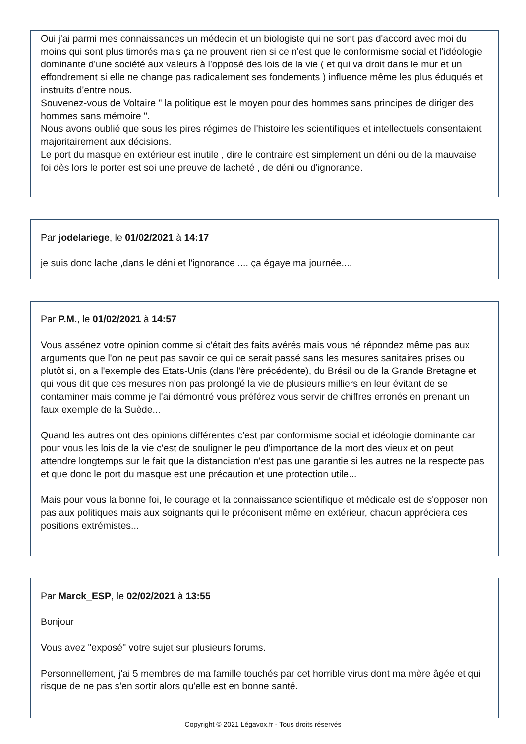Oui j'ai parmi mes connaissances un médecin et un biologiste qui ne sont pas d'accord avec moi du moins qui sont plus timorés mais ça ne prouvent rien si ce n'est que le conformisme social et l'idéologie dominante d'une société aux valeurs à l'opposé des lois de la vie ( et qui va droit dans le mur et un effondrement si elle ne change pas radicalement ses fondements ) influence même les plus éduqués et instruits d'entre nous.
Souvenez-vous de Voltaire " la politique est le moyen pour des hommes sans principes de diriger des hommes sans mémoire ".
Nous avons oublié que sous les pires régimes de l'histoire les scientifiques et intellectuels consentaient majoritairement aux décisions.
Le port du masque en extérieur est inutile , dire le contraire est simplement un déni ou de la mauvaise foi dès lors le porter est soi une preuve de lacheté , de déni ou d'ignorance.
Par jodelariege, le 01/02/2021 à 14:17
je suis donc lache ,dans le déni et l'ignorance .... ça égaye ma journée....
Par P.M., le 01/02/2021 à 14:57
Vous assénez votre opinion comme si c'était des faits avérés mais vous né répondez même pas aux arguments que l'on ne peut pas savoir ce qui ce serait passé sans les mesures sanitaires prises ou plutôt si, on a l'exemple des Etats-Unis (dans l'ère précédente), du Brésil ou de la Grande Bretagne et qui vous dit que ces mesures n'on pas prolongé la vie de plusieurs milliers en leur évitant de se contaminer mais comme je l'ai démontré vous préférez vous servir de chiffres erronés en prenant un faux exemple de la Suède...
Quand les autres ont des opinions différentes c'est par conformisme social et idéologie dominante car pour vous les lois de la vie c'est de souligner le peu d'importance de la mort des vieux et on peut attendre longtemps sur le fait que la distanciation n'est pas une garantie si les autres ne la respecte pas et que donc le port du masque est une précaution et une protection utile...
Mais pour vous la bonne foi, le courage et la connaissance scientifique et médicale est de s'opposer non pas aux politiques mais aux soignants qui le préconisent même en extérieur, chacun appréciera ces positions extrémistes...
Par Marck_ESP, le 02/02/2021 à 13:55
Bonjour
Vous avez "exposé" votre sujet sur plusieurs forums.
Personnellement, j'ai 5 membres de ma famille touchés par cet horrible virus dont ma mère âgée et qui risque de ne pas s'en sortir alors qu'elle est en bonne santé.
Copyright © 2021 Légavox.fr - Tous droits réservés